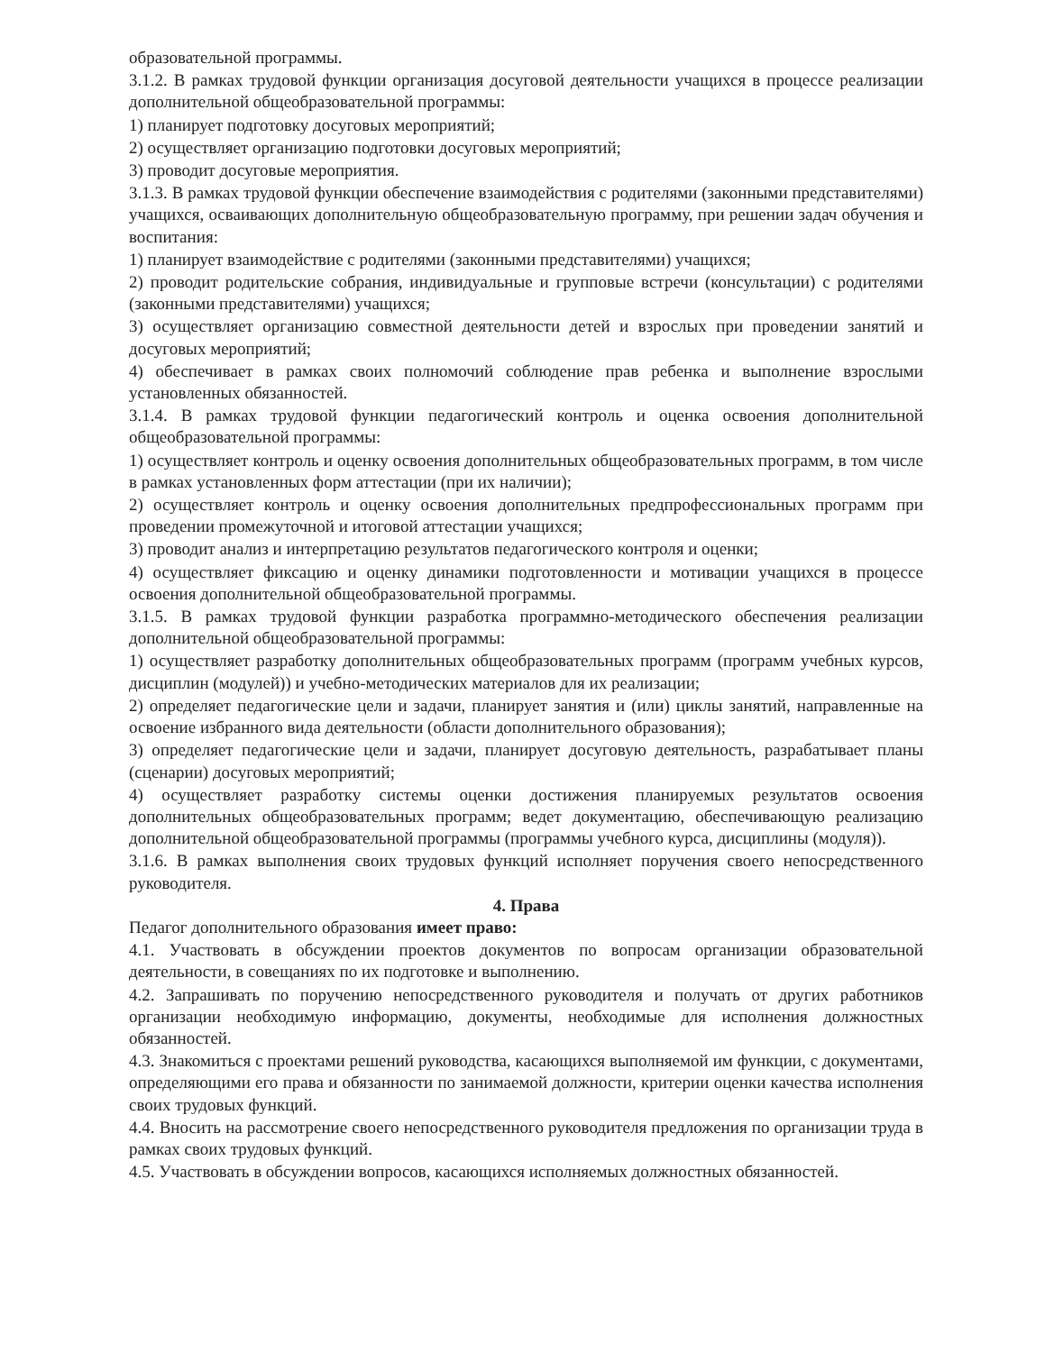образовательной программы.
3.1.2. В рамках трудовой функции организация досуговой деятельности учащихся в процессе реализации дополнительной общеобразовательной программы:
1) планирует подготовку досуговых мероприятий;
2) осуществляет организацию подготовки досуговых мероприятий;
3) проводит досуговые мероприятия.
3.1.3. В рамках трудовой функции обеспечение взаимодействия с родителями (законными представителями) учащихся, осваивающих дополнительную общеобразовательную программу, при решении задач обучения и воспитания:
1) планирует взаимодействие с родителями (законными представителями) учащихся;
2) проводит родительские собрания, индивидуальные и групповые встречи (консультации) с родителями (законными представителями) учащихся;
3) осуществляет организацию совместной деятельности детей и взрослых при проведении занятий и досуговых мероприятий;
4) обеспечивает в рамках своих полномочий соблюдение прав ребенка и выполнение взрослыми установленных обязанностей.
3.1.4. В рамках трудовой функции педагогический контроль и оценка освоения дополнительной общеобразовательной программы:
1) осуществляет контроль и оценку освоения дополнительных общеобразовательных программ, в том числе в рамках установленных форм аттестации (при их наличии);
2) осуществляет контроль и оценку освоения дополнительных предпрофессиональных программ при проведении промежуточной и итоговой аттестации учащихся;
3) проводит анализ и интерпретацию результатов педагогического контроля и оценки;
4) осуществляет фиксацию и оценку динамики подготовленности и мотивации учащихся в процессе освоения дополнительной общеобразовательной программы.
3.1.5. В рамках трудовой функции разработка программно-методического обеспечения реализации дополнительной общеобразовательной программы:
1) осуществляет разработку дополнительных общеобразовательных программ (программ учебных курсов, дисциплин (модулей)) и учебно-методических материалов для их реализации;
2) определяет педагогические цели и задачи, планирует занятия и (или) циклы занятий, направленные на освоение избранного вида деятельности (области дополнительного образования);
3) определяет педагогические цели и задачи, планирует досуговую деятельность, разрабатывает планы (сценарии) досуговых мероприятий;
4) осуществляет разработку системы оценки достижения планируемых результатов освоения дополнительных общеобразовательных программ; ведет документацию, обеспечивающую реализацию дополнительной общеобразовательной программы (программы учебного курса, дисциплины (модуля)).
3.1.6. В рамках выполнения своих трудовых функций исполняет поручения своего непосредственного руководителя.
4. Права
Педагог дополнительного образования имеет право:
4.1. Участвовать в обсуждении проектов документов по вопросам организации образовательной деятельности, в совещаниях по их подготовке и выполнению.
4.2. Запрашивать по поручению непосредственного руководителя и получать от других работников организации необходимую информацию, документы, необходимые для исполнения должностных обязанностей.
4.3. Знакомиться с проектами решений руководства, касающихся выполняемой им функции, с документами, определяющими его права и обязанности по занимаемой должности, критерии оценки качества исполнения своих трудовых функций.
4.4. Вносить на рассмотрение своего непосредственного руководителя предложения по организации труда в рамках своих трудовых функций.
4.5. Участвовать в обсуждении вопросов, касающихся исполняемых должностных обязанностей.